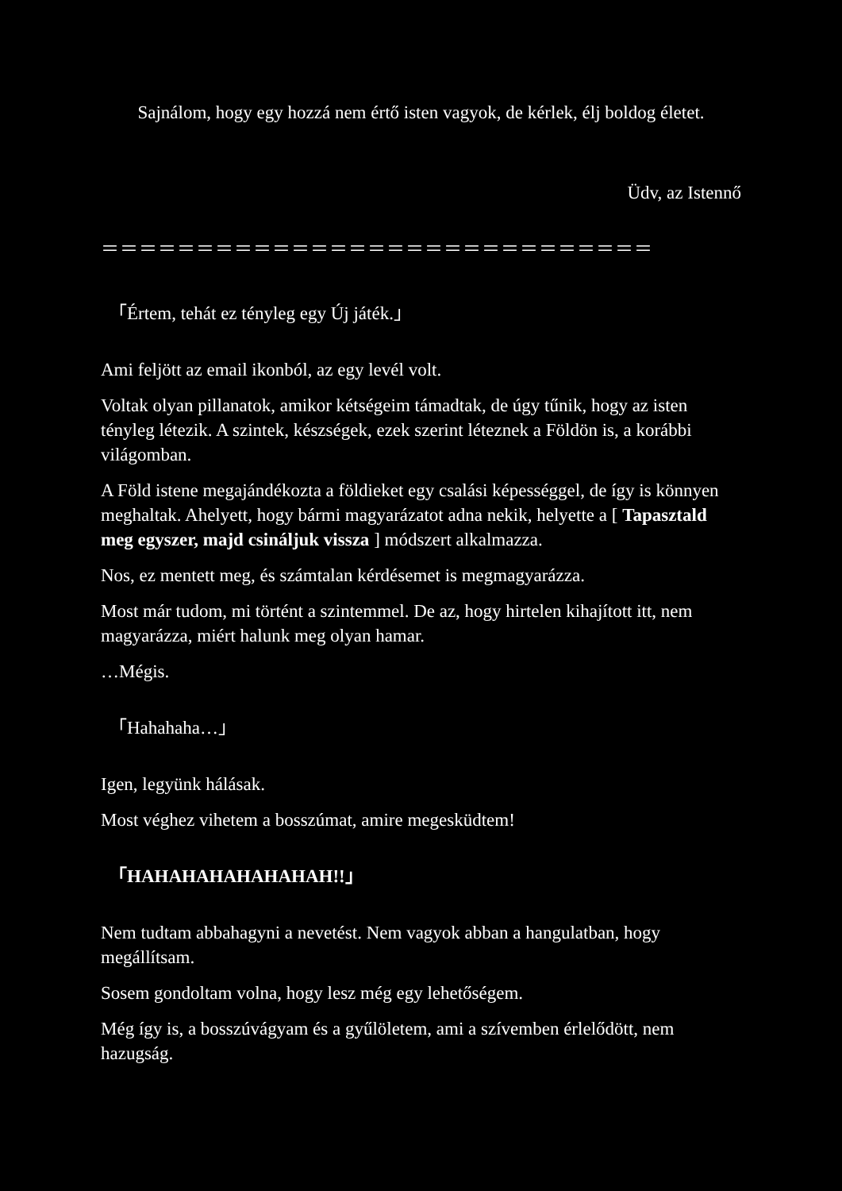Sajnálom, hogy egy hozzá nem értő isten vagyok, de kérlek, élj boldog életet.
Üdv, az Istennő
＝＝＝＝＝＝＝＝＝＝＝＝＝＝＝＝＝＝＝＝＝＝＝＝＝＝＝＝＝
「Értem, tehát ez tényleg egy Új játék.」
Ami feljött az email ikonból, az egy levél volt.
Voltak olyan pillanatok, amikor kétségeim támadtak, de úgy tűnik, hogy az isten tényleg létezik. A szintek, készségek, ezek szerint léteznek a Földön is, a korábbi világomban.
A Föld istene megajándékozta a földieket egy csalási képességgel, de így is könnyen meghaltak. Ahelyett, hogy bármi magyarázatot adna nekik, helyette a [ Tapasztald meg egyszer, majd csináljuk vissza ] módszert alkalmazza.
Nos, ez mentett meg, és számtalan kérdésemet is megmagyarázza.
Most már tudom, mi történt a szintemmel. De az, hogy hirtelen kihajított itt, nem magyarázza, miért halunk meg olyan hamar.
…Mégis.
「Hahahaha…」
Igen, legyünk hálásak.
Most véghez vihetem a bosszúmat, amire megesküdtem!
「HAHAHAHAHAHAHAH!!」
Nem tudtam abbahagyni a nevetést. Nem vagyok abban a hangulatban, hogy megállítsam.
Sosem gondoltam volna, hogy lesz még egy lehetőségem.
Még így is, a bosszúvágyam és a gyűlöletem, ami a szívemben érlelődött, nem hazugság.